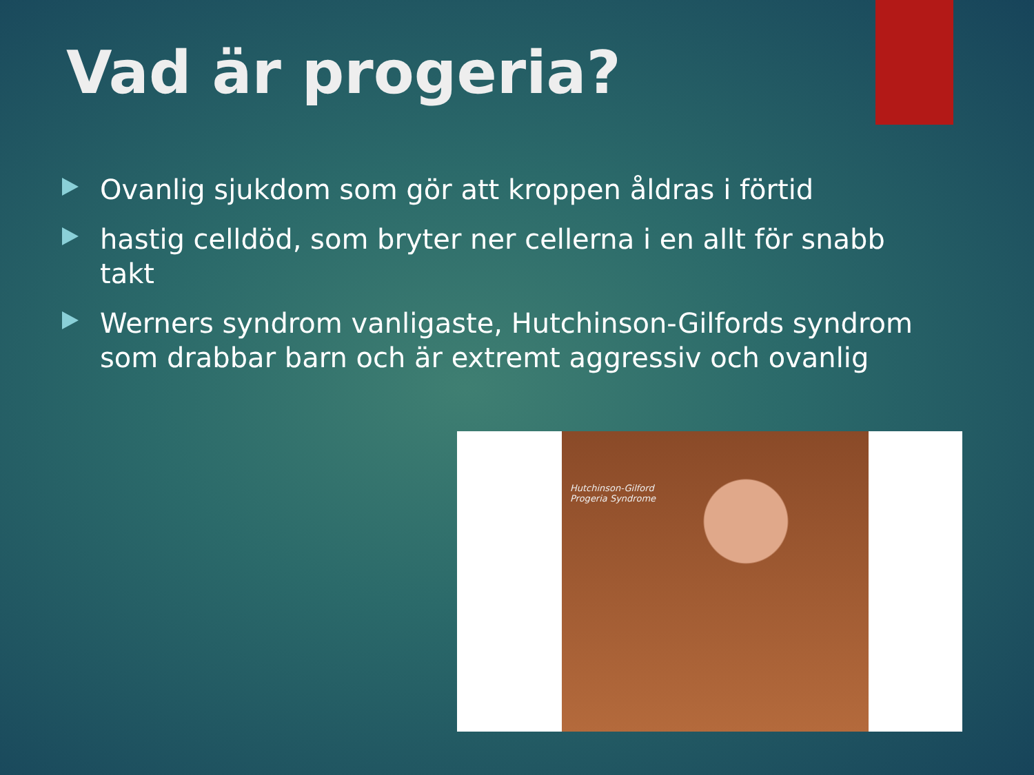Vad är progeria?
Ovanlig sjukdom som gör att kroppen åldras i förtid
hastig celldöd, som bryter ner cellerna i en allt för snabb takt
Werners syndrom vanligaste, Hutchinson-Gilfords syndrom som drabbar barn och är extremt aggressiv och ovanlig
Hutchinson-Gilford
Progeria Syndrome